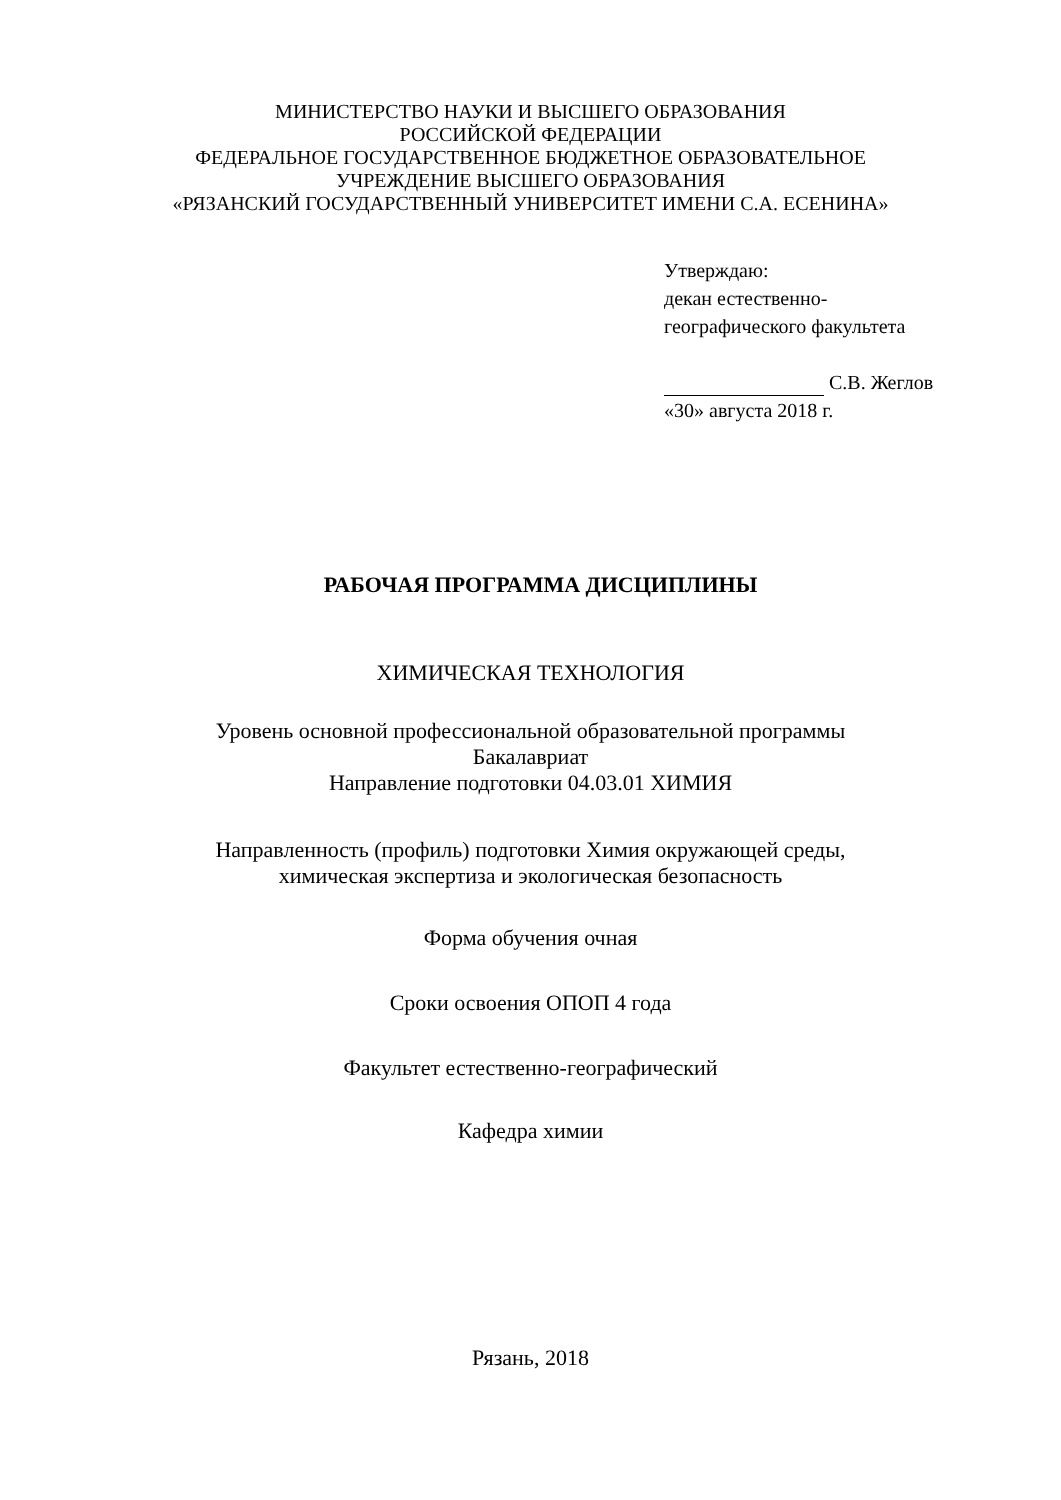МИНИСТЕРСТВО НАУКИ И ВЫСШЕГО ОБРАЗОВАНИЯ
РОССИЙСКОЙ ФЕДЕРАЦИИ
ФЕДЕРАЛЬНОЕ ГОСУДАРСТВЕННОЕ БЮДЖЕТНОЕ ОБРАЗОВАТЕЛЬНОЕ
УЧРЕЖДЕНИЕ ВЫСШЕГО ОБРАЗОВАНИЯ
«РЯЗАНСКИЙ ГОСУДАРСТВЕННЫЙ УНИВЕРСИТЕТ ИМЕНИ С.А. ЕСЕНИНА»
Утверждаю:
декан естественно-
географического факультета
С.В. Жеглов
«30» августа 2018 г.
РАБОЧАЯ ПРОГРАММА ДИСЦИПЛИНЫ
ХИМИЧЕСКАЯ ТЕХНОЛОГИЯ
Уровень основной профессиональной образовательной программы
Бакалавриат
Направление подготовки 04.03.01 ХИМИЯ
Направленность (профиль) подготовки Химия окружающей среды,
химическая экспертиза и экологическая безопасность
Форма обучения очная
Сроки освоения ОПОП 4 года
Факультет естественно-географический
Кафедра химии
Рязань, 2018